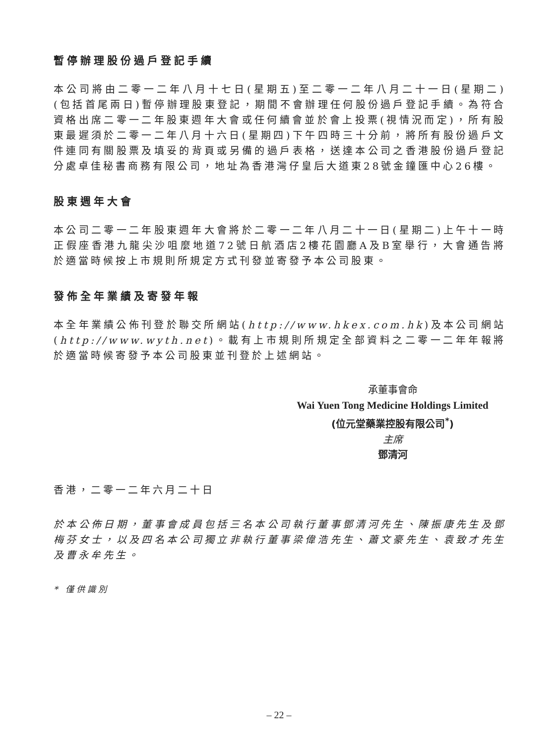暫停辦理股份過戶登記手續
本公司將由二零一二年八月十七日(星期五)至二零一二年八月二十一日(星期二)(包括首尾兩日)暫停辦理股東登記，期間不會辦理任何股份過戶登記手續。為符合資格出席二零一二年股東週年大會或任何續會並於會上投票(視情況而定)，所有股東最遲須於二零一二年八月十六日(星期四)下午四時三十分前，將所有股份過戶文件連同有關股票及填妥的背頁或另備的過戶表格，送達本公司之香港股份過戶登記分處卓佳秘書商務有限公司，地址為香港灣仔皇后大道東28號金鐘匯中心26樓。
股東週年大會
本公司二零一二年股東週年大會將於二零一二年八月二十一日(星期二)上午十一時正假座香港九龍尖沙咀麼地道72號日航酒店2樓花園廳A及B室舉行，大會通告將於適當時候按上市規則所規定方式刊發並寄發予本公司股東。
發佈全年業績及寄發年報
本全年業績公佈刊登於聯交所網站(http://www.hkex.com.hk)及本公司網站(http://www.wyth.net)。載有上市規則所規定全部資料之二零一二年年報將於適當時候寄發予本公司股東並刊登於上述網站。
承董事會命
Wai Yuen Tong Medicine Holdings Limited
(位元堂藥業控股有限公司<sup>*</sup>)
主席
鄧清河
香港，二零一二年六月二十日
於本公佈日期，董事會成員包括三名本公司執行董事鄧清河先生、陳振康先生及鄧梅芬女士，以及四名本公司獨立非執行董事梁偉浩先生、蕭文豪先生、袁致才先生及曹永牟先生。
* 僅供識別
– 22 –